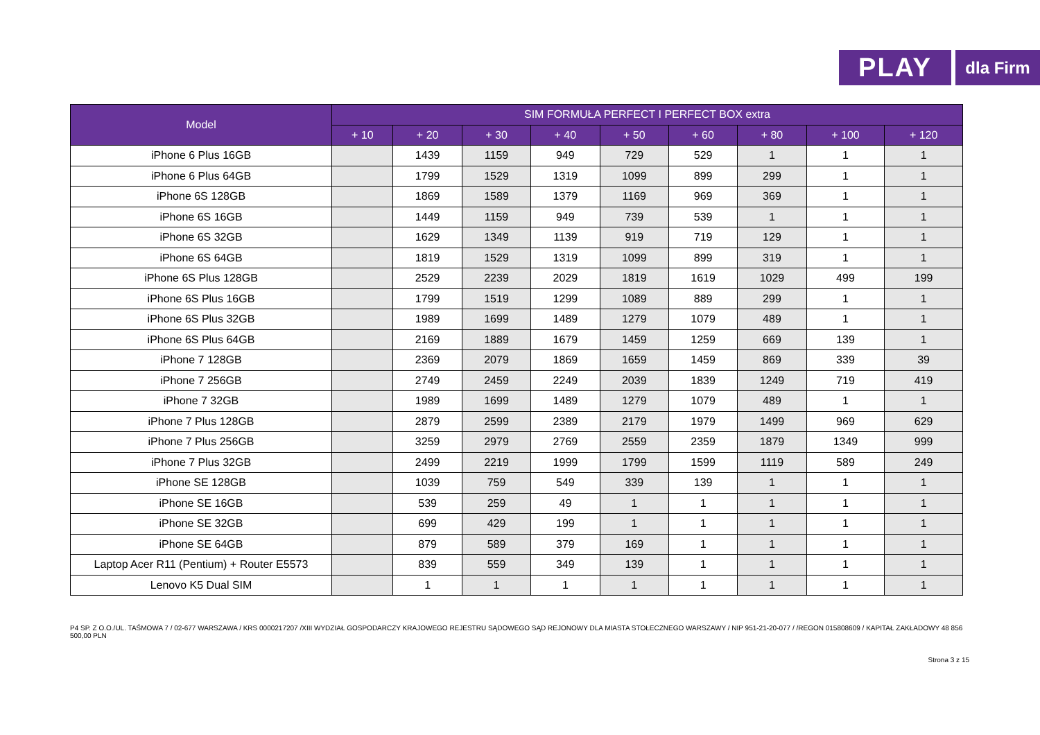PLAY
dla Firm
| Model | SIM FORMUŁA PERFECT I PERFECT BOX extra | | | | | | | | |
| --- | --- | --- | --- | --- | --- | --- | --- | --- | --- |
| | + 10 | + 20 | + 30 | + 40 | + 50 | + 60 | + 80 | + 100 | + 120 |
| iPhone 6 Plus 16GB | | 1439 | 1159 | 949 | 729 | 529 | 1 | 1 | 1 |
| iPhone 6 Plus 64GB | | 1799 | 1529 | 1319 | 1099 | 899 | 299 | 1 | 1 |
| iPhone 6S 128GB | | 1869 | 1589 | 1379 | 1169 | 969 | 369 | 1 | 1 |
| iPhone 6S 16GB | | 1449 | 1159 | 949 | 739 | 539 | 1 | 1 | 1 |
| iPhone 6S 32GB | | 1629 | 1349 | 1139 | 919 | 719 | 129 | 1 | 1 |
| iPhone 6S 64GB | | 1819 | 1529 | 1319 | 1099 | 899 | 319 | 1 | 1 |
| iPhone 6S Plus 128GB | | 2529 | 2239 | 2029 | 1819 | 1619 | 1029 | 499 | 199 |
| iPhone 6S Plus 16GB | | 1799 | 1519 | 1299 | 1089 | 889 | 299 | 1 | 1 |
| iPhone 6S Plus 32GB | | 1989 | 1699 | 1489 | 1279 | 1079 | 489 | 1 | 1 |
| iPhone 6S Plus 64GB | | 2169 | 1889 | 1679 | 1459 | 1259 | 669 | 139 | 1 |
| iPhone 7 128GB | | 2369 | 2079 | 1869 | 1659 | 1459 | 869 | 339 | 39 |
| iPhone 7 256GB | | 2749 | 2459 | 2249 | 2039 | 1839 | 1249 | 719 | 419 |
| iPhone 7 32GB | | 1989 | 1699 | 1489 | 1279 | 1079 | 489 | 1 | 1 |
| iPhone 7 Plus 128GB | | 2879 | 2599 | 2389 | 2179 | 1979 | 1499 | 969 | 629 |
| iPhone 7 Plus 256GB | | 3259 | 2979 | 2769 | 2559 | 2359 | 1879 | 1349 | 999 |
| iPhone 7 Plus 32GB | | 2499 | 2219 | 1999 | 1799 | 1599 | 1119 | 589 | 249 |
| iPhone SE 128GB | | 1039 | 759 | 549 | 339 | 139 | 1 | 1 | 1 |
| iPhone SE 16GB | | 539 | 259 | 49 | 1 | 1 | 1 | 1 | 1 |
| iPhone SE 32GB | | 699 | 429 | 199 | 1 | 1 | 1 | 1 | 1 |
| iPhone SE 64GB | | 879 | 589 | 379 | 169 | 1 | 1 | 1 | 1 |
| Laptop Acer R11 (Pentium) + Router E5573 | | 839 | 559 | 349 | 139 | 1 | 1 | 1 | 1 |
| Lenovo K5 Dual SIM | | 1 | 1 | 1 | 1 | 1 | 1 | 1 | 1 |
P4 SP. Z O.O./UL. TAŚMOWA 7 / 02-677 WARSZAWA / KRS 0000217207 /XIII WYDZIAŁ GOSPODARCZY KRAJOWEGO REJESTRU SĄDOWEGO SĄD REJONOWY DLA MIASTA STOŁECZNEGO WARSZAWY / NIP 951-21-20-077 / /REGON 015808609 / KAPITAŁ ZAKŁADOWY 48 856 500,00 PLN
Strona 3 z 15